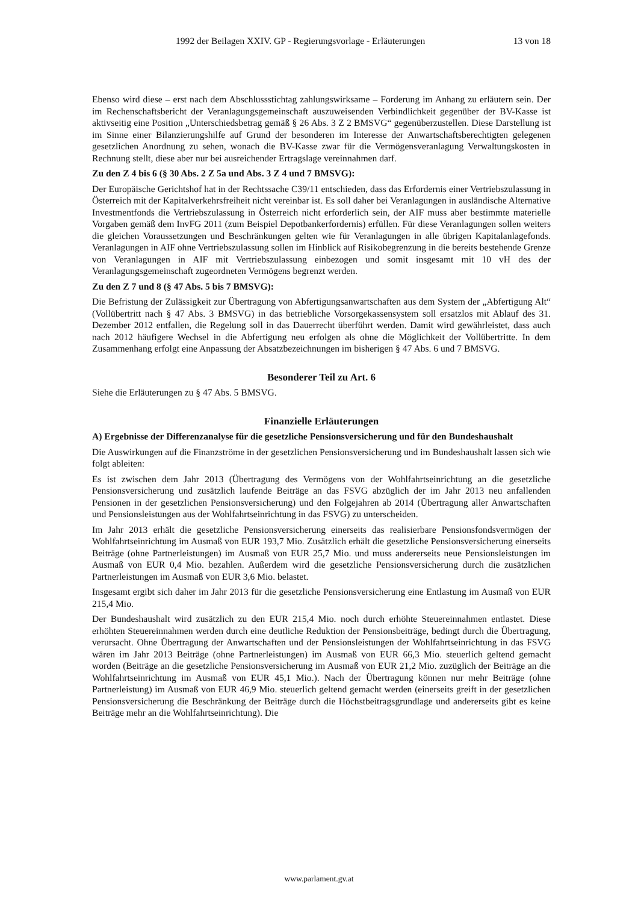1992 der Beilagen XXIV. GP - Regierungsvorlage - Erläuterungen 13 von 18
Ebenso wird diese – erst nach dem Abschlussstichtag zahlungswirksame – Forderung im Anhang zu erläutern sein. Der im Rechenschaftsbericht der Veranlagungsgemeinschaft auszuweisenden Verbindlichkeit gegenüber der BV-Kasse ist aktivseitig eine Position „Unterschiedsbetrag gemäß § 26 Abs. 3 Z 2 BMSVG“ gegenüberzustellen. Diese Darstellung ist im Sinne einer Bilanzierungshilfe auf Grund der besonderen im Interesse der Anwartschaftsberechtigten gelegenen gesetzlichen Anordnung zu sehen, wonach die BV-Kasse zwar für die Vermögensveranlagung Verwaltungskosten in Rechnung stellt, diese aber nur bei ausreichender Ertragslage vereinnahmen darf.
Zu den Z 4 bis 6 (§ 30 Abs. 2 Z 5a und Abs. 3 Z 4 und 7 BMSVG):
Der Europäische Gerichtshof hat in der Rechtssache C39/11 entschieden, dass das Erfordernis einer Vertriebszulassung in Österreich mit der Kapitalverkehrsfreiheit nicht vereinbar ist. Es soll daher bei Veranlagungen in ausländische Alternative Investmentfonds die Vertriebszulassung in Österreich nicht erforderlich sein, der AIF muss aber bestimmte materielle Vorgaben gemäß dem InvFG 2011 (zum Beispiel Depotbankerfordernis) erfüllen. Für diese Veranlagungen sollen weiters die gleichen Voraussetzungen und Beschränkungen gelten wie für Veranlagungen in alle übrigen Kapitalanlagefonds. Veranlagungen in AIF ohne Vertriebszulassung sollen im Hinblick auf Risikobegrenzung in die bereits bestehende Grenze von Veranlagungen in AIF mit Vertriebszulassung einbezogen und somit insgesamt mit 10 vH des der Veranlagungsgemeinschaft zugeordneten Vermögens begrenzt werden.
Zu den Z 7 und 8 (§ 47 Abs. 5 bis 7 BMSVG):
Die Befristung der Zulässigkeit zur Übertragung von Abfertigungsanwartschaften aus dem System der „Abfertigung Alt“ (Vollübertritt nach § 47 Abs. 3 BMSVG) in das betriebliche Vorsorgekassensystem soll ersatzlos mit Ablauf des 31. Dezember 2012 entfallen, die Regelung soll in das Dauerrecht überführt werden. Damit wird gewährleistet, dass auch nach 2012 häufigere Wechsel in die Abfertigung neu erfolgen als ohne die Möglichkeit der Vollübertritte. In dem Zusammenhang erfolgt eine Anpassung der Absatzbezeichnungen im bisherigen § 47 Abs. 6 und 7 BMSVG.
Besonderer Teil zu Art. 6
Siehe die Erläuterungen zu § 47 Abs. 5 BMSVG.
Finanzielle Erläuterungen
A) Ergebnisse der Differenzanalyse für die gesetzliche Pensionsversicherung und für den Bundeshaushalt
Die Auswirkungen auf die Finanzströme in der gesetzlichen Pensionsversicherung und im Bundeshaushalt lassen sich wie folgt ableiten:
Es ist zwischen dem Jahr 2013 (Übertragung des Vermögens von der Wohlfahrtseinrichtung an die gesetzliche Pensionsversicherung und zusätzlich laufende Beiträge an das FSVG abzüglich der im Jahr 2013 neu anfallenden Pensionen in der gesetzlichen Pensionsversicherung) und den Folgejahren ab 2014 (Übertragung aller Anwartschaften und Pensionsleistungen aus der Wohlfahrtseinrichtung in das FSVG) zu unterscheiden.
Im Jahr 2013 erhält die gesetzliche Pensionsversicherung einerseits das realisierbare Pensionsfondsvermögen der Wohlfahrtseinrichtung im Ausmaß von EUR 193,7 Mio. Zusätzlich erhält die gesetzliche Pensionsversicherung einerseits Beiträge (ohne Partnerleistungen) im Ausmaß von EUR 25,7 Mio. und muss andererseits neue Pensionsleistungen im Ausmaß von EUR 0,4 Mio. bezahlen. Außerdem wird die gesetzliche Pensionsversicherung durch die zusätzlichen Partnerleistungen im Ausmaß von EUR 3,6 Mio. belastet.
Insgesamt ergibt sich daher im Jahr 2013 für die gesetzliche Pensionsversicherung eine Entlastung im Ausmaß von EUR 215,4 Mio.
Der Bundeshaushalt wird zusätzlich zu den EUR 215,4 Mio. noch durch erhöhte Steuereinnahmen entlastet. Diese erhöhten Steuereinnahmen werden durch eine deutliche Reduktion der Pensionsbeiträge, bedingt durch die Übertragung, verursacht. Ohne Übertragung der Anwartschaften und der Pensionsleistungen der Wohlfahrtseinrichtung in das FSVG wären im Jahr 2013 Beiträge (ohne Partnerleistungen) im Ausmaß von EUR 66,3 Mio. steuerlich geltend gemacht worden (Beiträge an die gesetzliche Pensionsversicherung im Ausmaß von EUR 21,2 Mio. zuzüglich der Beiträge an die Wohlfahrtseinrichtung im Ausmaß von EUR 45,1 Mio.). Nach der Übertragung können nur mehr Beiträge (ohne Partnerleistung) im Ausmaß von EUR 46,9 Mio. steuerlich geltend gemacht werden (einerseits greift in der gesetzlichen Pensionsversicherung die Beschränkung der Beiträge durch die Höchstbeitragsgrundlage und andererseits gibt es keine Beiträge mehr an die Wohlfahrtseinrichtung). Die
www.parlament.gv.at